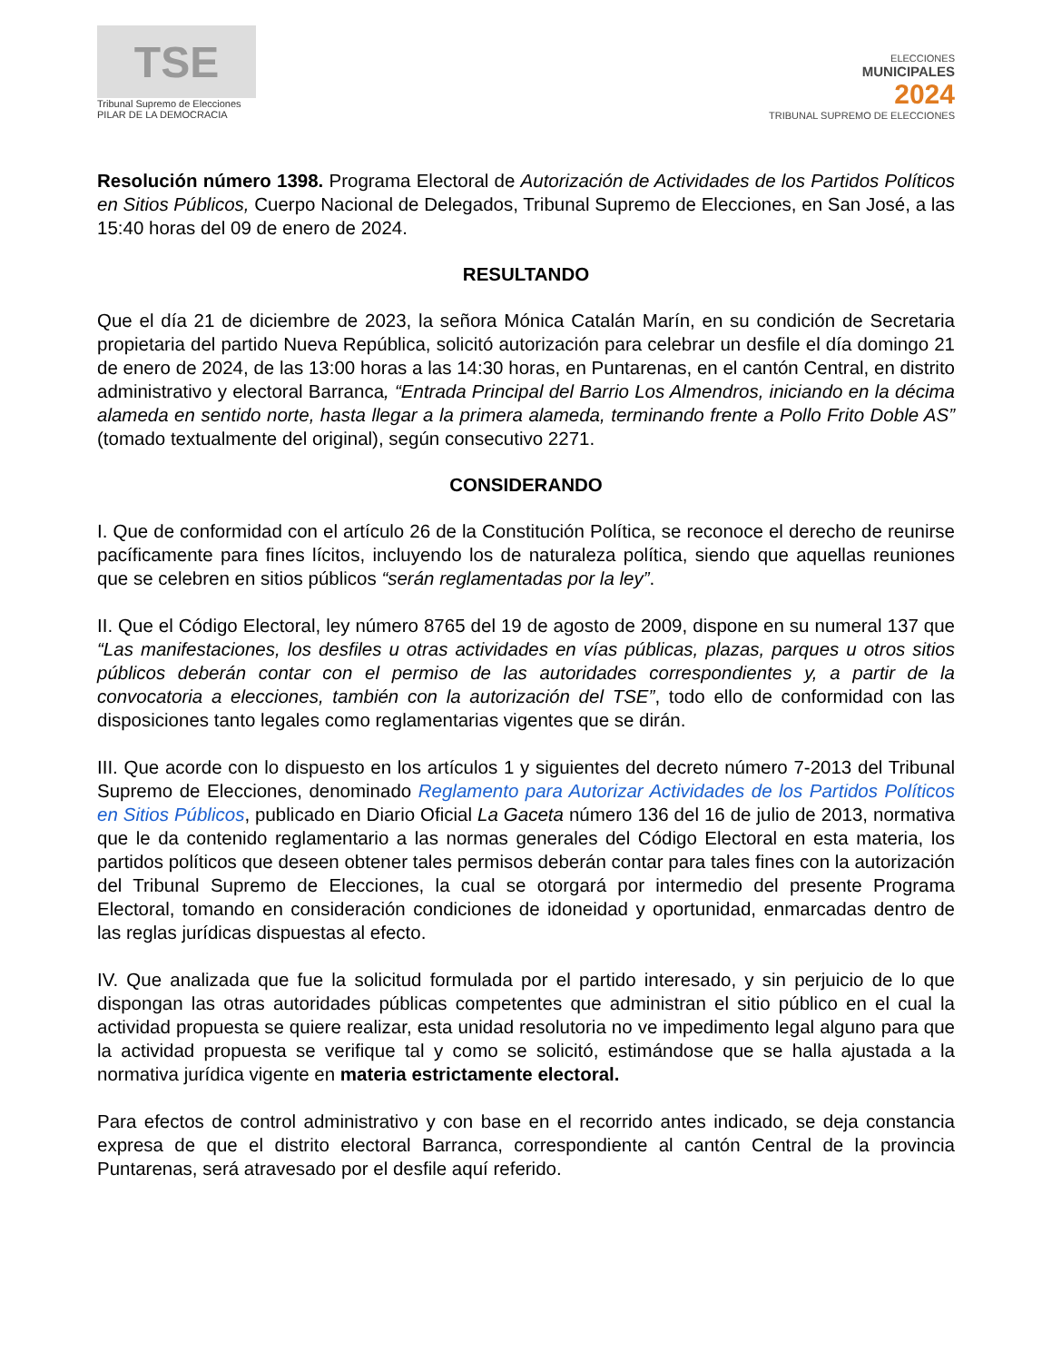TSE
Tribunal Supremo de Elecciones
PILAR DE LA DEMOCRACIA
ELECCIONES
MUNICIPALES
2024
TRIBUNAL SUPREMO DE ELECCIONES
Resolución número 1398. Programa Electoral de Autorización de Actividades de los Partidos Políticos en Sitios Públicos, Cuerpo Nacional de Delegados, Tribunal Supremo de Elecciones, en San José, a las 15:40 horas del 09 de enero de 2024.
RESULTANDO
Que el día 21 de diciembre de 2023, la señora Mónica Catalán Marín, en su condición de Secretaria propietaria del partido Nueva República, solicitó autorización para celebrar un desfile el día domingo 21 de enero de 2024, de las 13:00 horas a las 14:30 horas, en Puntarenas, en el cantón Central, en distrito administrativo y electoral Barranca, “Entrada Principal del Barrio Los Almendros, iniciando en la décima alameda en sentido norte, hasta llegar a la primera alameda, terminando frente a Pollo Frito Doble AS” (tomado textualmente del original), según consecutivo 2271.
CONSIDERANDO
I. Que de conformidad con el artículo 26 de la Constitución Política, se reconoce el derecho de reunirse pacíficamente para fines lícitos, incluyendo los de naturaleza política, siendo que aquellas reuniones que se celebren en sitios públicos “serán reglamentadas por la ley”.
II. Que el Código Electoral, ley número 8765 del 19 de agosto de 2009, dispone en su numeral 137 que “Las manifestaciones, los desfiles u otras actividades en vías públicas, plazas, parques u otros sitios públicos deberán contar con el permiso de las autoridades correspondientes y, a partir de la convocatoria a elecciones, también con la autorización del TSE”, todo ello de conformidad con las disposiciones tanto legales como reglamentarias vigentes que se dirán.
III. Que acorde con lo dispuesto en los artículos 1 y siguientes del decreto número 7-2013 del Tribunal Supremo de Elecciones, denominado Reglamento para Autorizar Actividades de los Partidos Políticos en Sitios Públicos, publicado en Diario Oficial La Gaceta número 136 del 16 de julio de 2013, normativa que le da contenido reglamentario a las normas generales del Código Electoral en esta materia, los partidos políticos que deseen obtener tales permisos deberán contar para tales fines con la autorización del Tribunal Supremo de Elecciones, la cual se otorgará por intermedio del presente Programa Electoral, tomando en consideración condiciones de idoneidad y oportunidad, enmarcadas dentro de las reglas jurídicas dispuestas al efecto.
IV. Que analizada que fue la solicitud formulada por el partido interesado, y sin perjuicio de lo que dispongan las otras autoridades públicas competentes que administran el sitio público en el cual la actividad propuesta se quiere realizar, esta unidad resolutoria no ve impedimento legal alguno para que la actividad propuesta se verifique tal y como se solicitó, estimándose que se halla ajustada a la normativa jurídica vigente en materia estrictamente electoral.
Para efectos de control administrativo y con base en el recorrido antes indicado, se deja constancia expresa de que el distrito electoral Barranca, correspondiente al cantón Central de la provincia Puntarenas, será atravesado por el desfile aquí referido.